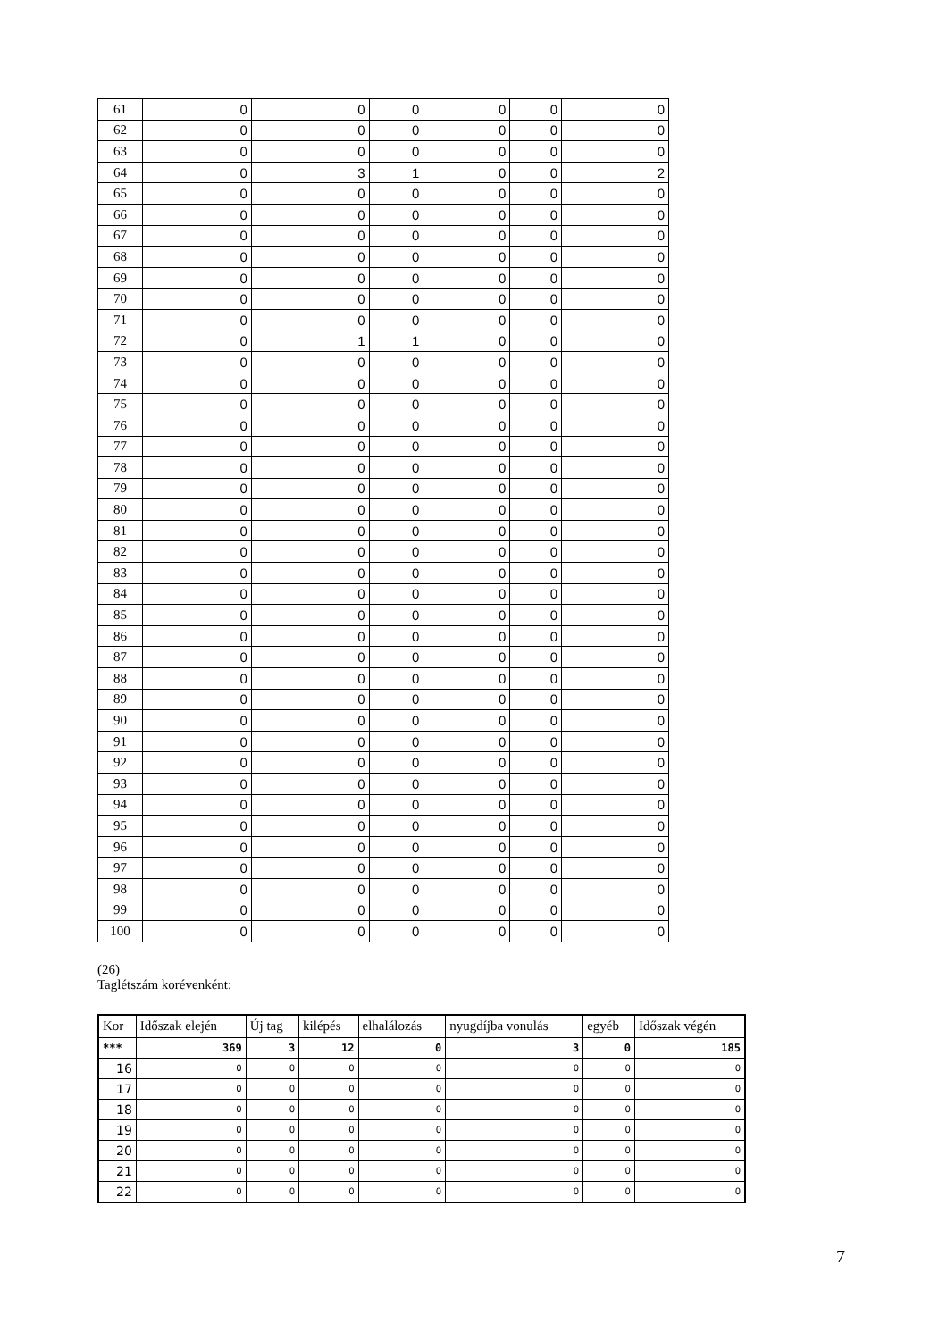| 61 | 0 | 0 | 0 | 0 | 0 | 0 |
| 62 | 0 | 0 | 0 | 0 | 0 | 0 |
| 63 | 0 | 0 | 0 | 0 | 0 | 0 |
| 64 | 0 | 3 | 1 | 0 | 0 | 2 |
| 65 | 0 | 0 | 0 | 0 | 0 | 0 |
| 66 | 0 | 0 | 0 | 0 | 0 | 0 |
| 67 | 0 | 0 | 0 | 0 | 0 | 0 |
| 68 | 0 | 0 | 0 | 0 | 0 | 0 |
| 69 | 0 | 0 | 0 | 0 | 0 | 0 |
| 70 | 0 | 0 | 0 | 0 | 0 | 0 |
| 71 | 0 | 0 | 0 | 0 | 0 | 0 |
| 72 | 0 | 1 | 1 | 0 | 0 | 0 |
| 73 | 0 | 0 | 0 | 0 | 0 | 0 |
| 74 | 0 | 0 | 0 | 0 | 0 | 0 |
| 75 | 0 | 0 | 0 | 0 | 0 | 0 |
| 76 | 0 | 0 | 0 | 0 | 0 | 0 |
| 77 | 0 | 0 | 0 | 0 | 0 | 0 |
| 78 | 0 | 0 | 0 | 0 | 0 | 0 |
| 79 | 0 | 0 | 0 | 0 | 0 | 0 |
| 80 | 0 | 0 | 0 | 0 | 0 | 0 |
| 81 | 0 | 0 | 0 | 0 | 0 | 0 |
| 82 | 0 | 0 | 0 | 0 | 0 | 0 |
| 83 | 0 | 0 | 0 | 0 | 0 | 0 |
| 84 | 0 | 0 | 0 | 0 | 0 | 0 |
| 85 | 0 | 0 | 0 | 0 | 0 | 0 |
| 86 | 0 | 0 | 0 | 0 | 0 | 0 |
| 87 | 0 | 0 | 0 | 0 | 0 | 0 |
| 88 | 0 | 0 | 0 | 0 | 0 | 0 |
| 89 | 0 | 0 | 0 | 0 | 0 | 0 |
| 90 | 0 | 0 | 0 | 0 | 0 | 0 |
| 91 | 0 | 0 | 0 | 0 | 0 | 0 |
| 92 | 0 | 0 | 0 | 0 | 0 | 0 |
| 93 | 0 | 0 | 0 | 0 | 0 | 0 |
| 94 | 0 | 0 | 0 | 0 | 0 | 0 |
| 95 | 0 | 0 | 0 | 0 | 0 | 0 |
| 96 | 0 | 0 | 0 | 0 | 0 | 0 |
| 97 | 0 | 0 | 0 | 0 | 0 | 0 |
| 98 | 0 | 0 | 0 | 0 | 0 | 0 |
| 99 | 0 | 0 | 0 | 0 | 0 | 0 |
| 100 | 0 | 0 | 0 | 0 | 0 | 0 |
(26)
Taglétszám korévenként:
| Kor | Időszak elején | Új tag | kilépés | elhalálozás | nyugdíjba vonulás | egyéb | Időszak végén |
| --- | --- | --- | --- | --- | --- | --- | --- |
| *** | 369 | 3 | 12 | 0 | 3 | 0 | 185 |
| 16 | 0 | 0 | 0 | 0 | 0 | 0 | 0 |
| 17 | 0 | 0 | 0 | 0 | 0 | 0 | 0 |
| 18 | 0 | 0 | 0 | 0 | 0 | 0 | 0 |
| 19 | 0 | 0 | 0 | 0 | 0 | 0 | 0 |
| 20 | 0 | 0 | 0 | 0 | 0 | 0 | 0 |
| 21 | 0 | 0 | 0 | 0 | 0 | 0 | 0 |
| 22 | 0 | 0 | 0 | 0 | 0 | 0 | 0 |
7